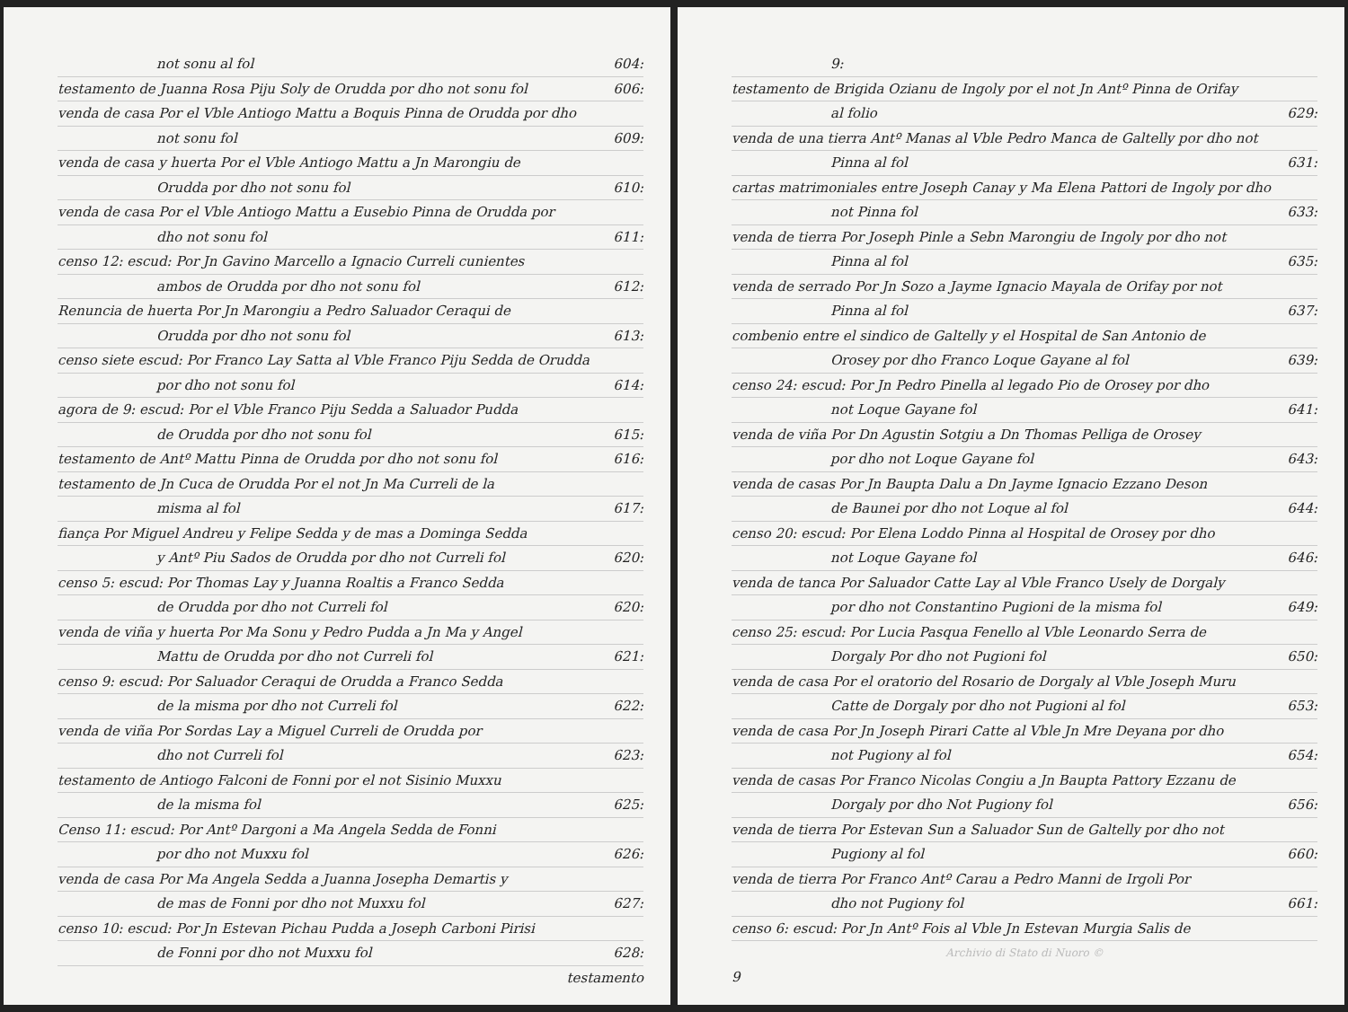not sonu al fol 604:
testamento de Juanna Rosa Piju Soly de Orudda por dho not sonu fol 606:
venda de casa Por el Vble Antiogo Mattu a Boquis Pinna de Orudda por dho
not sonu fol 609:
venda de casa y huerta Por el Vble Antiogo Mattu a Jn Marongiu de
Orudda por dho not sonu fol 610:
venda de casa Por el Vble Antiogo Mattu a Eusebio Pinna de Orudda por
dho not sonu fol 611:
censo 12: escud: Por Jn Gavino Marcello a Ignacio Curreli cunientes
ambos de Orudda por dho not sonu fol 612:
Renuncia de huerta Por Jn Marongiu a Pedro Saluador Ceraqui de
Orudda por dho not sonu fol 613:
censo siete escud: Por Franco Lay Satta al Vble Franco Piju Sedda de Orudda
por dho not sonu fol 614:
agora de 9: escud: Por el Vble Franco Piju Sedda a Saluador Pudda
de Orudda por dho not sonu fol 615:
testamento de Antº Mattu Pinna de Orudda por dho not sonu fol 616:
testamento de Jn Cuca de Orudda Por el not Jn Ma Curreli de la
misma al fol 617:
fiança Por Miguel Andreu y Felipe Sedda y de mas a Dominga Sedda
y Antº Piu Sados de Orudda por dho not Curreli fol 620:
censo 5: escud: Por Thomas Lay y Juanna Roaltis a Franco Sedda
de Orudda por dho not Curreli fol 620:
venda de viña y huerta Por Ma Sonu y Pedro Pudda a Jn Ma y Angel
Mattu de Orudda por dho not Curreli fol 621:
censo 9: escud: Por Saluador Ceraqui de Orudda a Franco Sedda
de la misma por dho not Curreli fol 622:
venda de viña Por Sordas Lay a Miguel Curreli de Orudda por
dho not Curreli fol 623:
testamento de Antiogo Falconi de Fonni por el not Sisinio Muxxu
de la misma fol 625:
Censo 11: escud: Por Antº Dargoni a Ma Angela Sedda de Fonni
por dho not Muxxu fol 626:
venda de casa Por Ma Angela Sedda a Juanna Josepha Demartis y
de mas de Fonni por dho not Muxxu fol 627:
censo 10: escud: Por Jn Estevan Pichau Pudda a Joseph Carboni Pirisi
de Fonni por dho not Muxxu fol 628:
testamento
9:
testamento de Brigida Ozianu de Ingoly por el not Jn Antº Pinna de Orifay
al folio 629:
venda de una tierra Antº Manas al Vble Pedro Manca de Galtelly por dho not
Pinna al fol 631:
cartas matrimoniales entre Joseph Canay y Ma Elena Pattori de Ingoly por dho
not Pinna fol 633:
venda de tierra Por Joseph Pinle a Sebn Marongiu de Ingoly por dho not
Pinna al fol 635:
venda de serrado Por Jn Sozo a Jayme Ignacio Mayala de Orifay por not
Pinna al fol 637:
combenio entre el sindico de Galtelly y el Hospital de San Antonio de
Orosey por dho Franco Loque Gayane al fol 639:
censo 24: escud: Por Jn Pedro Pinella al legado Pio de Orosey por dho
not Loque Gayane fol 641:
venda de viña Por Dn Agustin Sotgiu a Dn Thomas Pelliga de Orosey
por dho not Loque Gayane fol 643:
venda de casas Por Jn Baupta Dalu a Dn Jayme Ignacio Ezzano Deson
de Baunei por dho not Loque al fol 644:
censo 20: escud: Por Elena Loddo Pinna al Hospital de Orosey por dho
not Loque Gayane fol 646:
venda de tanca Por Saluador Catte Lay al Vble Franco Usely de Dorgaly
por dho not Constantino Pugioni de la misma fol 649:
censo 25: escud: Por Lucia Pasqua Fenello al Vble Leonardo Serra de
Dorgaly Por dho not Pugioni fol 650:
venda de casa Por el oratorio del Rosario de Dorgaly al Vble Joseph Muru
Catte de Dorgaly por dho not Pugioni al fol 653:
venda de casa Por Jn Joseph Pirari Catte al Vble Jn Mre Deyana por dho
not Pugiony al fol 654:
venda de casas Por Franco Nicolas Congiu a Jn Baupta Pattory Ezzanu de
Dorgaly por dho Not Pugiony fol 656:
venda de tierra Por Estevan Sun a Saluador Sun de Galtelly por dho not
Pugiony al fol 660:
venda de tierra Por Franco Antº Carau a Pedro Manni de Irgoli Por
dho not Pugiony fol 661:
censo 6: escud: Por Jn Antº Fois al Vble Jn Estevan Murgia Salis de
Archivio di Stato di Nuoro ©
9